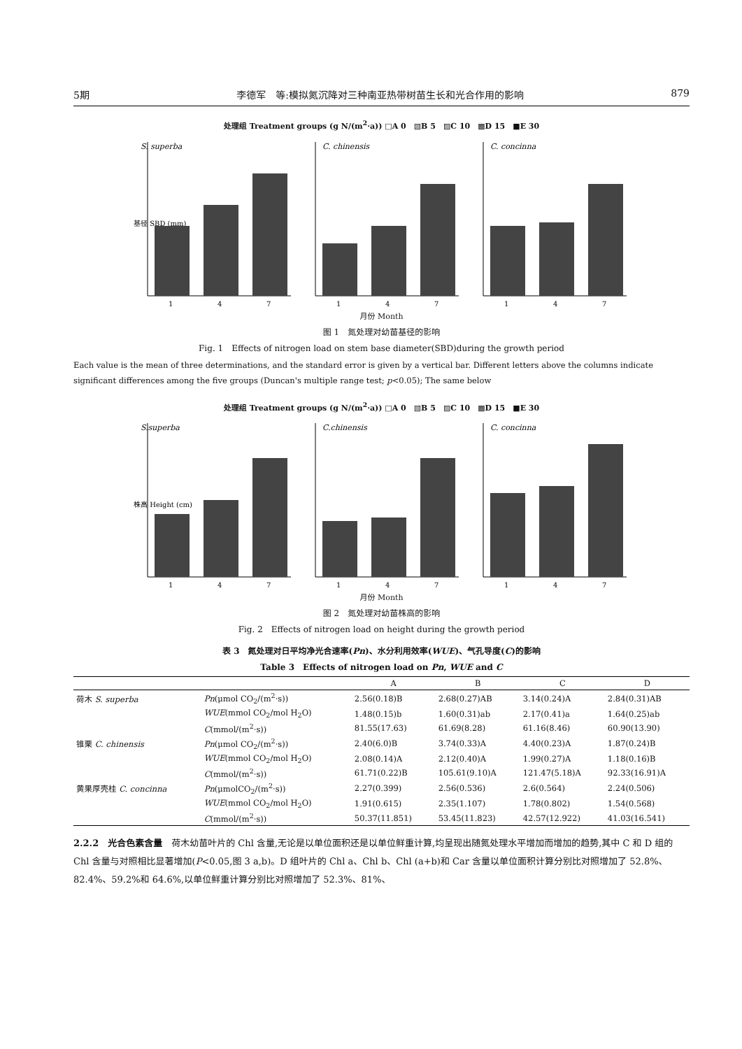5期 李德军　等:模拟氮沉降对三种南亚热带树苗生长和光合作用的影响 879
处理组 Treatment groups (g N/(m<sup>2</sup>·a)) □A 0　▧B 5　▨C 10　▩D 15　■E 30
S. superba
基径 SBD (mm)
1
4
7
C. chinensis
1
4
7
C. concinna
1
4
7
月份 Month
图 1　氮处理对幼苗基径的影响
Fig. 1　Effects of nitrogen load on stem base diameter(SBD)during the growth period
Each value is the mean of three determinations, and the standard error is given by a vertical bar. Different letters above the columns indicate significant differences among the five groups (Duncan's multiple range test; p<0.05); The same below
处理组 Treatment groups (g N/(m<sup>2</sup>·a)) □A 0　▧B 5　▨C 10　▩D 15　■E 30
S.superba
株高 Height (cm)
1
4
7
C.chinensis
1
4
7
C. concinna
1
4
7
月份 Month
图 2　氮处理对幼苗株高的影响
Fig. 2　Effects of nitrogen load on height during the growth period
表 3　氮处理对日平均净光合速率(Pn)、水分利用效率(WUE)、气孔导度(C)的影响
Table 3　Effects of nitrogen load on Pn, WUE and C
| | | A | B | C | D |
| --- | --- | --- | --- | --- | --- |
| 荷木 S. superba | Pn (μmol CO<sub>2</sub>/(m<sup>2</sup>·s)) | 2.56(0.18)B | 2.68(0.27)AB | 3.14(0.24)A | 2.84(0.31)AB |
| | WUE (mmol CO<sub>2</sub>/mol H<sub>2</sub>O) | 1.48(0.15)b | 1.60(0.31)ab | 2.17(0.41)a | 1.64(0.25)ab |
| | C (mmol/(m<sup>2</sup>·s)) | 81.55(17.63) | 61.69(8.28) | 61.16(8.46) | 60.90(13.90) |
| 锥栗 C. chinensis | Pn (μmol CO<sub>2</sub>/(m<sup>2</sup>·s)) | 2.40(6.0)B | 3.74(0.33)A | 4.40(0.23)A | 1.87(0.24)B |
| | WUE (mmol CO<sub>2</sub>/mol H<sub>2</sub>O) | 2.08(0.14)A | 2.12(0.40)A | 1.99(0.27)A | 1.18(0.16)B |
| | C (mmol/(m<sup>2</sup>·s)) | 61.71(0.22)B | 105.61(9.10)A | 121.47(5.18)A | 92.33(16.91)A |
| 黄果厚壳桂 C. concinna | Pn (μmolCO<sub>2</sub>/(m<sup>2</sup>·s)) | 2.27(0.399) | 2.56(0.536) | 2.6(0.564) | 2.24(0.506) |
| | WUE (mmol CO<sub>2</sub>/mol H<sub>2</sub>O) | 1.91(0.615) | 2.35(1.107) | 1.78(0.802) | 1.54(0.568) |
| | C (mmol/(m<sup>2</sup>·s)) | 50.37(11.851) | 53.45(11.823) | 42.57(12.922) | 41.03(16.541) |
2.2.2　光合色素含量　荷木幼苗叶片的 Chl 含量,无论是以单位面积还是以单位鲜重计算,均呈现出随氮处理水平增加而增加的趋势,其中 C 和 D 组的 Chl 含量与对照相比显著增加(P<0.05,图 3 a,b)。D 组叶片的 Chl a、Chl b、Chl (a+b)和 Car 含量以单位面积计算分别比对照增加了 52.8%、82.4%、59.2%和 64.6%,以单位鲜重计算分别比对照增加了 52.3%、81%、